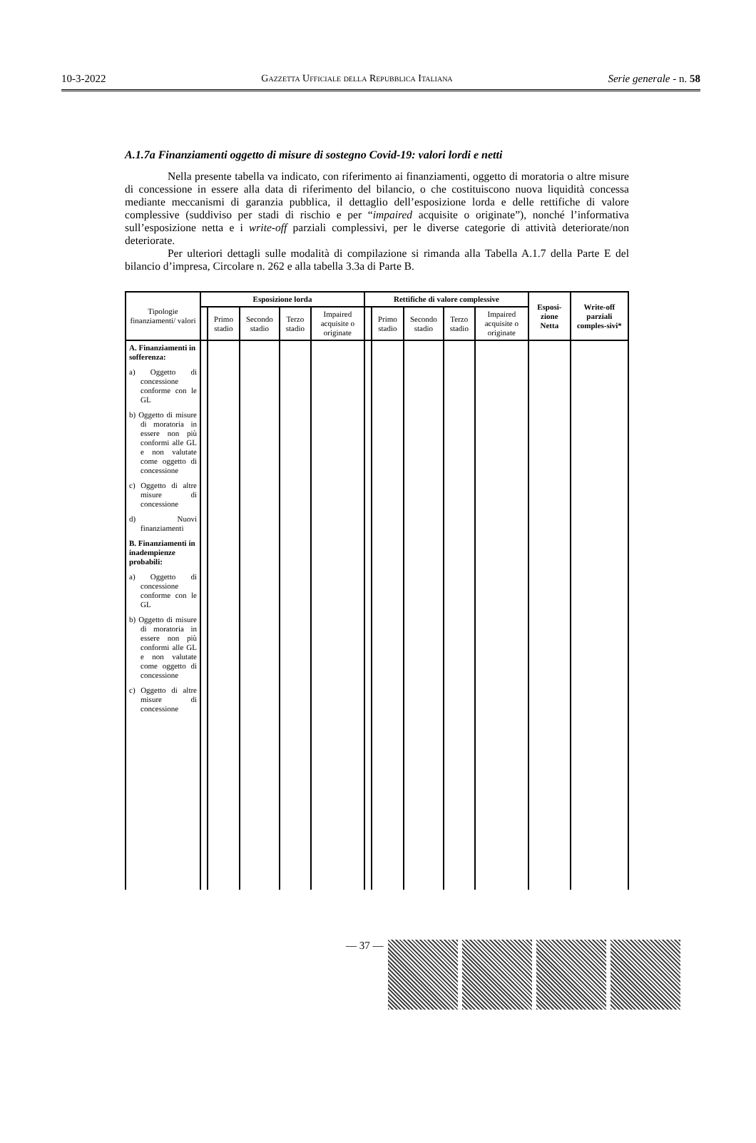10-3-2022 Gazzetta Ufficiale della Repubblica Italiana Serie generale - n. 58
A.1.7a Finanziamenti oggetto di misure di sostegno Covid-19: valori lordi e netti
Nella presente tabella va indicato, con riferimento ai finanziamenti, oggetto di moratoria o altre misure di concessione in essere alla data di riferimento del bilancio, o che costituiscono nuova liquidità concessa mediante meccanismi di garanzia pubblica, il dettaglio dell’esposizione lorda e delle rettifiche di valore complessive (suddiviso per stadi di rischio e per “impaired acquisite o originate”), nonché l’informativa sull’esposizione netta e i write-off parziali complessivi, per le diverse categorie di attività deteriorate/non deteriorate.
Per ulteriori dettagli sulle modalità di compilazione si rimanda alla Tabella A.1.7 della Parte E del bilancio d’impresa, Circolare n. 262 e alla tabella 3.3a di Parte B.
| Tipologie finanziamenti/ valori | Esposizione lorda | | | | | Rettifiche di valore complessive | | | | | Esposi-zione Netta | Write-off parziali comples-sivi* |
| --- | --- | --- | --- | --- | --- | --- | --- | --- | --- | --- | --- | --- |
| | | Primo stadio | Secondo stadio | Terzo stadio | Impaired acquisite o originate | | Primo stadio | Secondo stadio | Terzo stadio | Impaired acquisite o originate | | |
| A. Finanziamenti in sofferenza: a) Oggetto di concessione conforme con le GL b) Oggetto di misure di moratoria in essere non più conformi alle GL e non valutate come oggetto di concessione c) Oggetto di altre misure di concessione d) Nuovi finanziamenti B. Finanziamenti in inadempienze probabili: a) Oggetto di concessione conforme con le GL b) Oggetto di misure di moratoria in essere non più conformi alle GL e non valutate come oggetto di concessione c) Oggetto di altre misure di concessione | | | | | | | | | | | | |
— 37 —